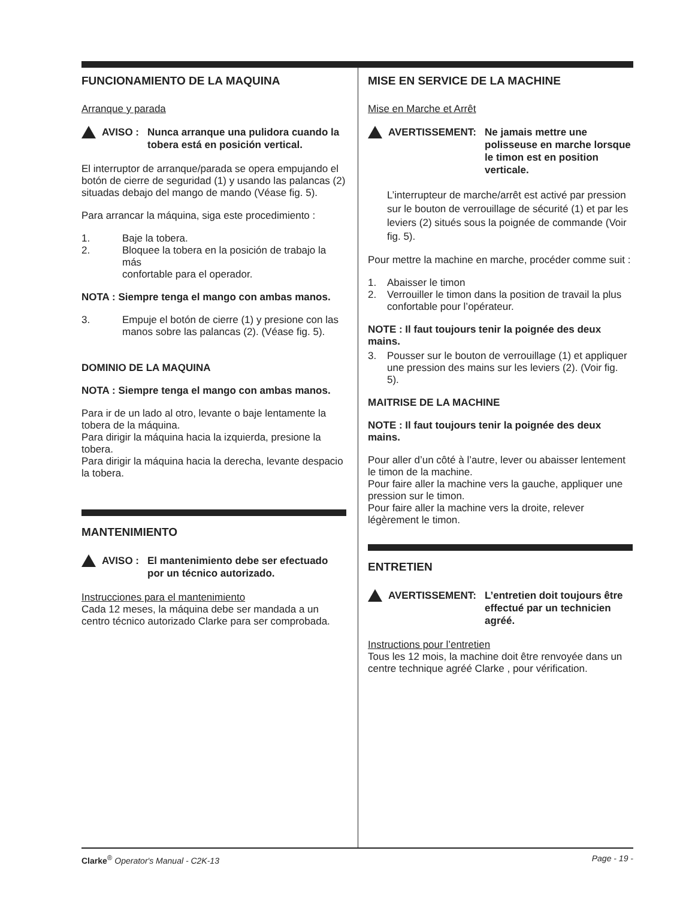FUNCIONAMIENTO DE LA MAQUINA
Arranque y parada
AVISO : Nunca arranque una pulidora cuando la tobera está en posición vertical.
El interruptor de arranque/parada se opera empujando el botón de cierre de seguridad (1) y usando las palancas (2) situadas debajo del mango de mando (Véase fig. 5).
Para arrancar la máquina, siga este procedimiento :
1. Baje la tobera.
2. Bloquee la tobera en la posición de trabajo la más
confortable para el operador.
NOTA : Siempre tenga el mango con ambas manos.
3. Empuje el botón de cierre (1) y presione con las manos sobre las palancas (2). (Véase fig. 5).
DOMINIO DE LA MAQUINA
NOTA : Siempre tenga el mango con ambas manos.
Para ir de un lado al otro, levante o baje lentamente la tobera de la máquina.
Para dirigir la máquina hacia la izquierda, presione la tobera.
Para dirigir la máquina hacia la derecha, levante despacio la tobera.
MANTENIMIENTO
AVISO : El mantenimiento debe ser efectuado por un técnico autorizado.
Instrucciones para el mantenimiento
Cada 12 meses, la máquina debe ser mandada a un centro técnico autorizado Clarke para ser comprobada.
MISE EN SERVICE DE LA MACHINE
Mise en Marche et Arrêt
AVERTISSEMENT: Ne jamais mettre une polisseuse en marche lorsque le timon est en position verticale.
L’interrupteur de marche/arrêt est activé par pression sur le bouton de verrouillage de sécurité (1) et par les leviers (2) situés sous la poignée de commande (Voir fig. 5).
Pour mettre la machine en marche, procéder comme suit :
1. Abaisser le timon
2. Verrouiller le timon dans la position de travail la plus confortable pour l’opérateur.
NOTE : Il faut toujours tenir la poignée des deux mains.
3. Pousser sur le bouton de verrouillage (1) et appliquer une pression des mains sur les leviers (2). (Voir fig. 5).
MAITRISE DE LA MACHINE
NOTE : Il faut toujours tenir la poignée des deux mains.
Pour aller d’un côté à l’autre, lever ou abaisser lentement le timon de la machine.
Pour faire aller la machine vers la gauche, appliquer une pression sur le timon.
Pour faire aller la machine vers la droite, relever légèrement le timon.
ENTRETIEN
AVERTISSEMENT: L’entretien doit toujours être effectué par un technicien agréé.
Instructions pour l’entretien
Tous les 12 mois, la machine doit être renvoyée dans un centre technique agréé Clarke , pour vérification.
Clarke<sup>®</sup> Operator's Manual - C2K-13 Page - 19 -